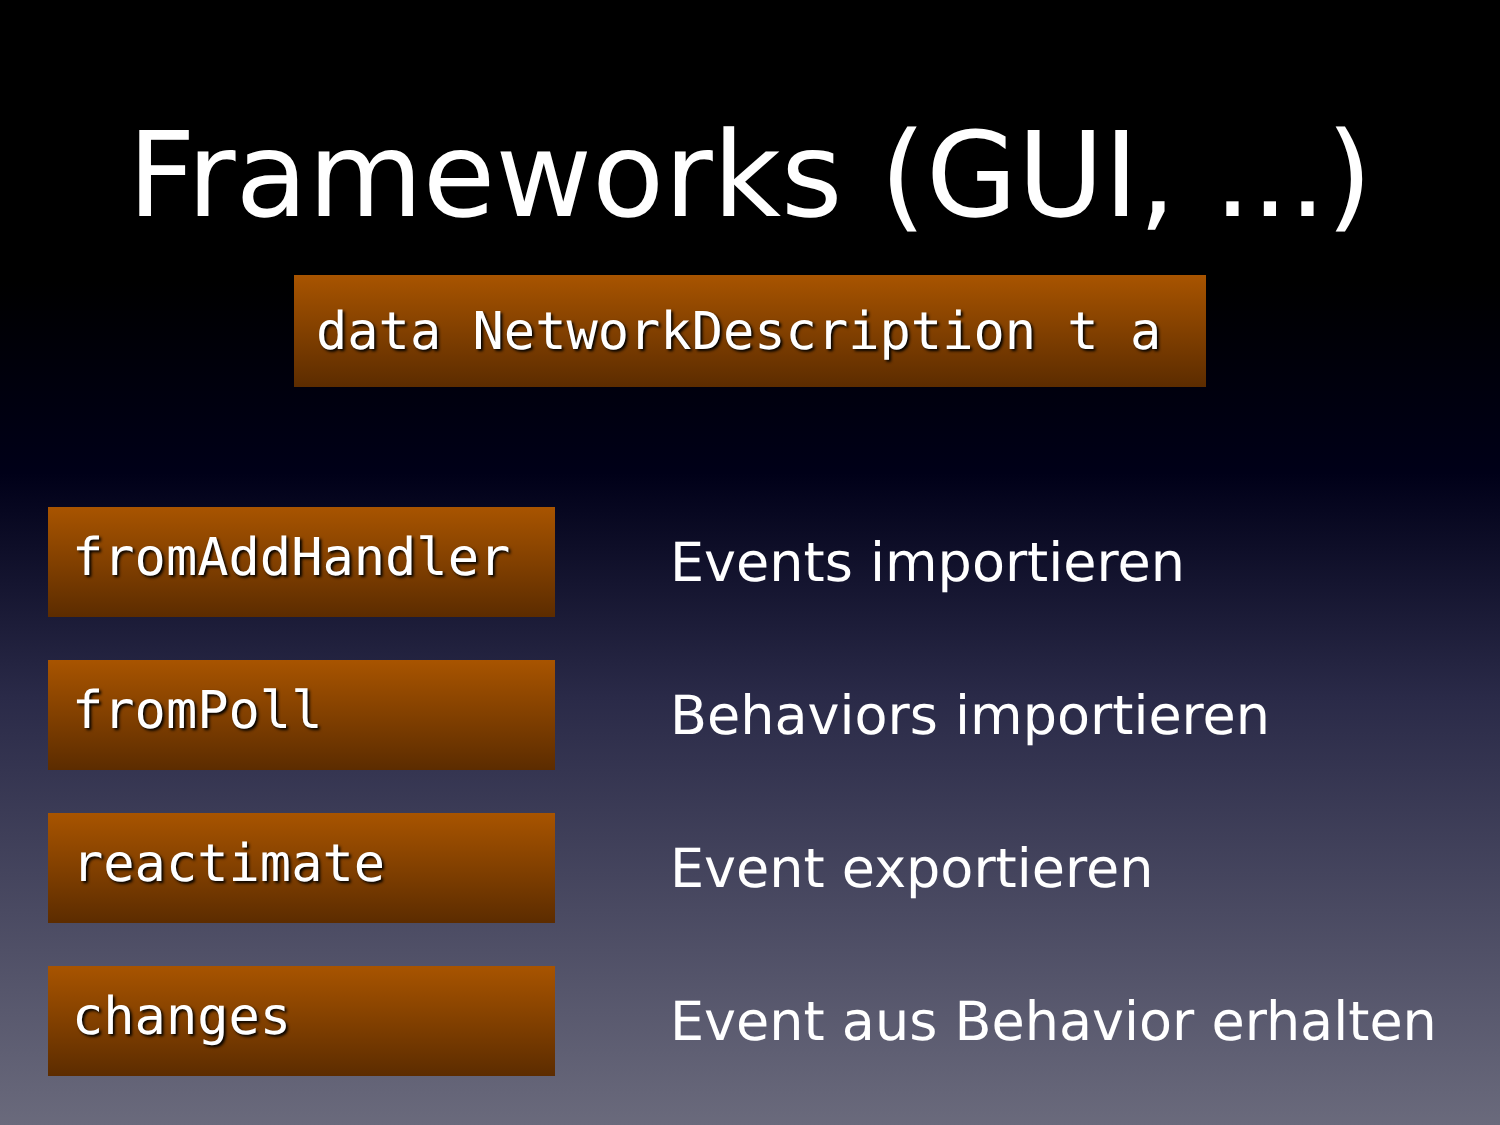Frameworks (GUI, ...)
data NetworkDescription t a
fromAddHandler
Events importieren
fromPoll
Behaviors importieren
reactimate
Event exportieren
changes
Event aus Behavior erhalten